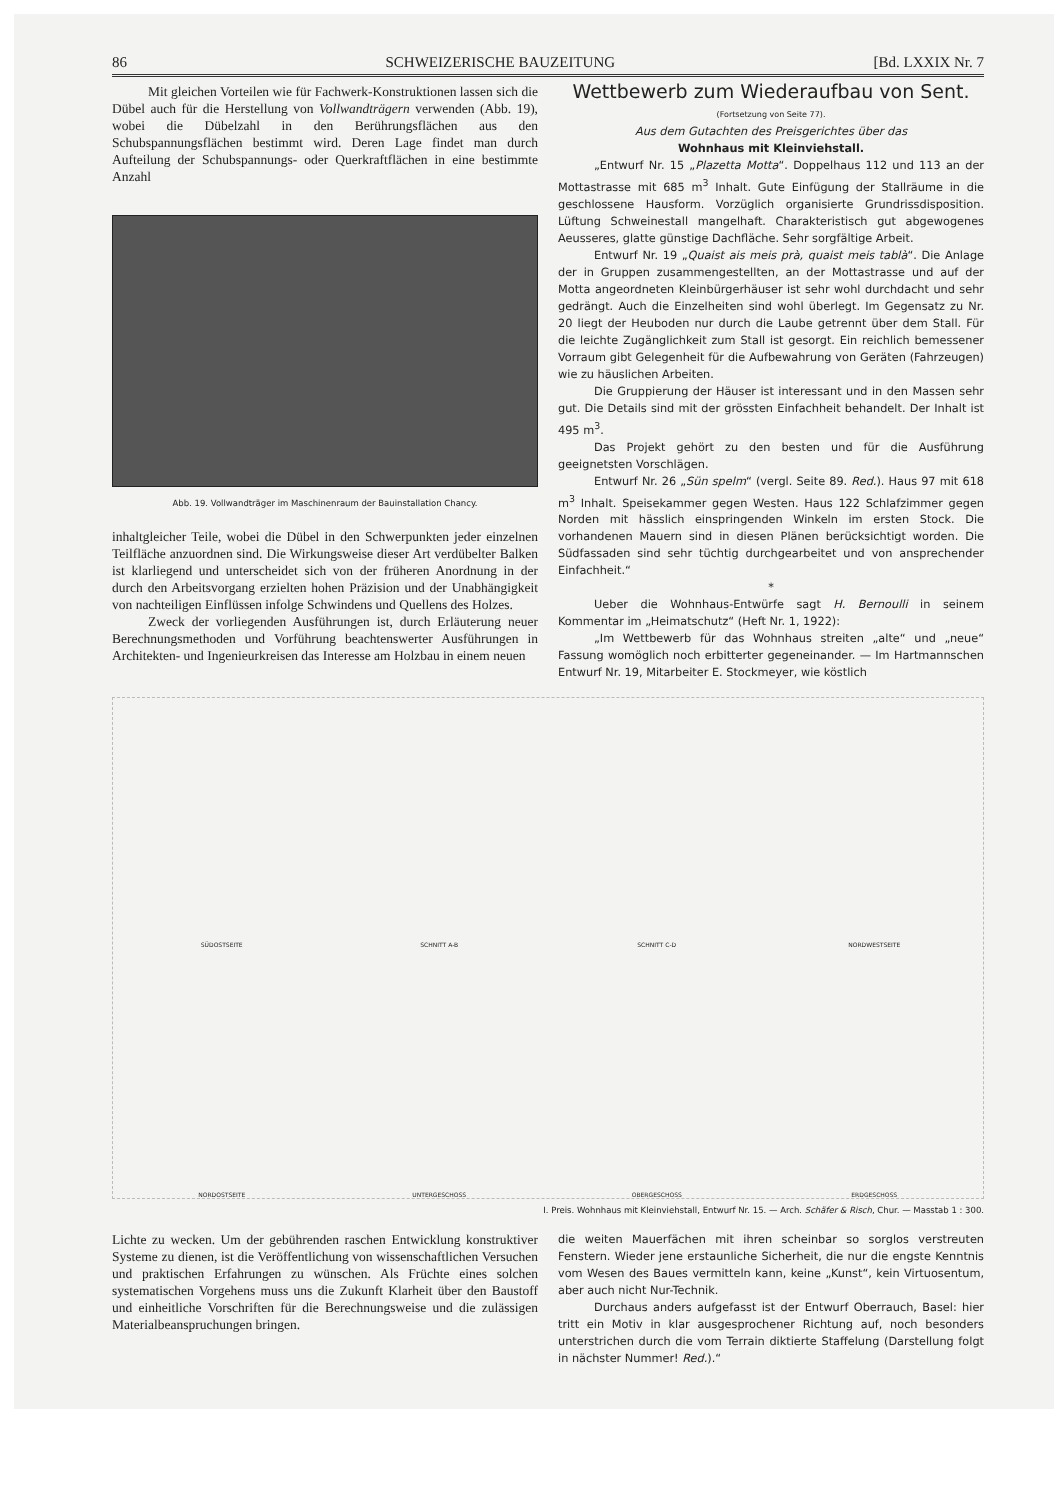86 SCHWEIZERISCHE BAUZEITUNG [Bd. LXXIX Nr. 7
Mit gleichen Vorteilen wie für Fachwerk-Konstruktionen lassen sich die Dübel auch für die Herstellung von Vollwandträgern verwenden (Abb. 19), wobei die Dübelzahl in den Berührungsflächen aus den Schubspannungsflächen bestimmt wird. Deren Lage findet man durch Aufteilung der Schubspannungs- oder Querkraftflächen in eine bestimmte Anzahl
Abb. 19. Vollwandträger im Maschinenraum der Bauinstallation Chancy.
inhaltgleicher Teile, wobei die Dübel in den Schwerpunkten jeder einzelnen Teilfläche anzuordnen sind. Die Wirkungsweise dieser Art verdübelter Balken ist klarliegend und unterscheidet sich von der früheren Anordnung in der durch den Arbeitsvorgang erzielten hohen Präzision und der Unabhängigkeit von nachteiligen Einflüssen infolge Schwindens und Quellens des Holzes.
Zweck der vorliegenden Ausführungen ist, durch Erläuterung neuer Berechnungsmethoden und Vorführung beachtenswerter Ausführungen in Architekten- und Ingenieurkreisen das Interesse am Holzbau in einem neuen
Wettbewerb zum Wiederaufbau von Sent.
(Fortsetzung von Seite 77).
Aus dem Gutachten des Preisgerichtes über das
Wohnhaus mit Kleinviehstall.
„Entwurf Nr. 15 „Plazetta Motta“. Doppelhaus 112 und 113 an der Mottastrasse mit 685 m<sup>3</sup> Inhalt. Gute Einfügung der Stallräume in die geschlossene Hausform. Vorzüglich organisierte Grundrissdisposition. Lüftung Schweinestall mangelhaft. Charakteristisch gut abgewogenes Aeusseres, glatte günstige Dachfläche. Sehr sorgfältige Arbeit.
Entwurf Nr. 19 „Quaist ais meis prà, quaist meis tablà“. Die Anlage der in Gruppen zusammengestellten, an der Mottastrasse und auf der Motta angeordneten Kleinbürgerhäuser ist sehr wohl durchdacht und sehr gedrängt. Auch die Einzelheiten sind wohl überlegt. Im Gegensatz zu Nr. 20 liegt der Heuboden nur durch die Laube getrennt über dem Stall. Für die leichte Zugänglichkeit zum Stall ist gesorgt. Ein reichlich bemessener Vorraum gibt Gelegenheit für die Aufbewahrung von Geräten (Fahrzeugen) wie zu häuslichen Arbeiten.
Die Gruppierung der Häuser ist interessant und in den Massen sehr gut. Die Details sind mit der grössten Einfachheit behandelt. Der Inhalt ist 495 m<sup>3</sup>.
Das Projekt gehört zu den besten und für die Ausführung geeignetsten Vorschlägen.
Entwurf Nr. 26 „Sün spelm“ (vergl. Seite 89. Red.). Haus 97 mit 618 m<sup>3</sup> Inhalt. Speisekammer gegen Westen. Haus 122 Schlafzimmer gegen Norden mit hässlich einspringenden Winkeln im ersten Stock. Die vorhandenen Mauern sind in diesen Plänen berücksichtigt worden. Die Südfassaden sind sehr tüchtig durchgearbeitet und von ansprechender Einfachheit.“
*
Ueber die Wohnhaus-Entwürfe sagt H. Bernoulli in seinem Kommentar im „Heimatschutz“ (Heft Nr. 1, 1922):
„Im Wettbewerb für das Wohnhaus streiten „alte“ und „neue“ Fassung womöglich noch erbitterter gegeneinander. — Im Hartmannschen Entwurf Nr. 19, Mitarbeiter E. Stockmeyer, wie köstlich
SÜDOSTSEITE SCHNITT A-B SCHNITT C-D NORDWESTSEITE NORDOSTSEITE UNTERGESCHOSS OBERGESCHOSS ERDGESCHOSS
I. Preis. Wohnhaus mit Kleinviehstall, Entwurf Nr. 15. — Arch. Schäfer & Risch, Chur. — Masstab 1 : 300.
Lichte zu wecken. Um der gebührenden raschen Entwicklung konstruktiver Systeme zu dienen, ist die Veröffentlichung von wissenschaftlichen Versuchen und praktischen Erfahrungen zu wünschen. Als Früchte eines solchen systematischen Vorgehens muss uns die Zukunft Klarheit über den Baustoff und einheitliche Vorschriften für die Berechnungsweise und die zulässigen Materialbeanspruchungen bringen.
die weiten Mauerfächen mit ihren scheinbar so sorglos verstreuten Fenstern. Wieder jene erstaunliche Sicherheit, die nur die engste Kenntnis vom Wesen des Baues vermitteln kann, keine „Kunst“, kein Virtuosentum, aber auch nicht Nur-Technik.
Durchaus anders aufgefasst ist der Entwurf Oberrauch, Basel: hier tritt ein Motiv in klar ausgesprochener Richtung auf, noch besonders unterstrichen durch die vom Terrain diktierte Staffelung (Darstellung folgt in nächster Nummer! Red.).“